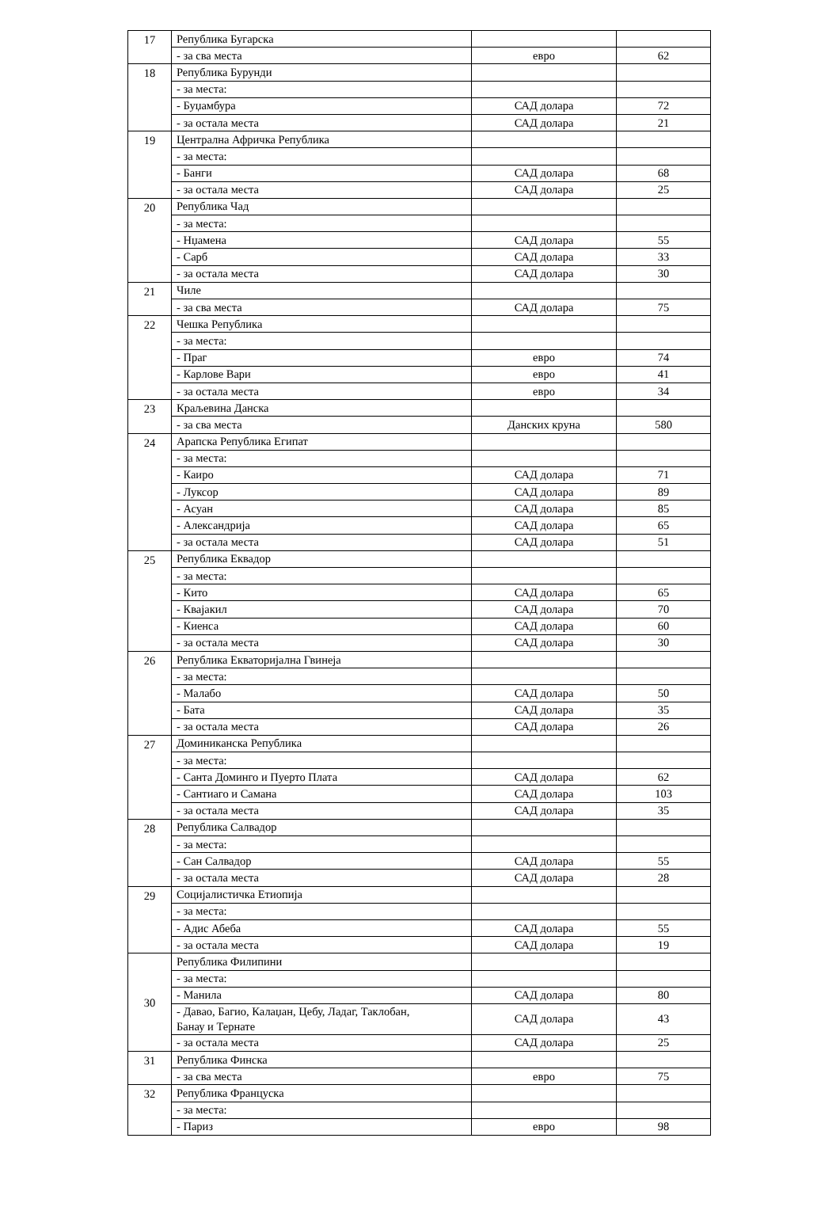| 17 | Република Бугарска | | |
| | - за сва места | евро | 62 |
| 18 | Република Бурунди | | |
| | - за места: | | |
| | - Буџамбура | САД долара | 72 |
| | - за остала места | САД долара | 21 |
| 19 | Централна Афричка Република | | |
| | - за места: | | |
| | - Банги | САД долара | 68 |
| | - за остала места | САД долара | 25 |
| 20 | Република Чад | | |
| | - за места: | | |
| | - Нџамена | САД долара | 55 |
| | - Сарб | САД долара | 33 |
| | - за остала места | САД долара | 30 |
| 21 | Чиле | | |
| | - за сва места | САД долара | 75 |
| 22 | Чешка Република | | |
| | - за места: | | |
| | - Праг | евро | 74 |
| | - Карлове Вари | евро | 41 |
| | - за остала места | евро | 34 |
| 23 | Краљевина Данска | | |
| | - за сва места | Данских круна | 580 |
| 24 | Арапска Република Египат | | |
| | - за места: | | |
| | - Каиро | САД долара | 71 |
| | - Луксор | САД долара | 89 |
| | - Асуан | САД долара | 85 |
| | - Александрија | САД долара | 65 |
| | - за остала места | САД долара | 51 |
| 25 | Република Еквадор | | |
| | - за места: | | |
| | - Кито | САД долара | 65 |
| | - Квајакил | САД долара | 70 |
| | - Киенса | САД долара | 60 |
| | - за остала места | САД долара | 30 |
| 26 | Република Екваторијална Гвинеја | | |
| | - за места: | | |
| | - Малабо | САД долара | 50 |
| | - Бата | САД долара | 35 |
| | - за остала места | САД долара | 26 |
| 27 | Доминиканска Република | | |
| | - за места: | | |
| | - Санта Доминго и Пуерто Плата | САД долара | 62 |
| | - Сантиаго и Самана | САД долара | 103 |
| | - за остала места | САД долара | 35 |
| 28 | Република Салвадор | | |
| | - за места: | | |
| | - Сан Салвадор | САД долара | 55 |
| | - за остала места | САД долара | 28 |
| 29 | Социјалистичка Етиопија | | |
| | - за места: | | |
| | - Адис Абеба | САД долара | 55 |
| | - за остала места | САД долара | 19 |
| 30 | Република Филипини | | |
| | - за места: | | |
| | - Манила | САД долара | 80 |
| | - Давао, Багио, Калаџан, Цебу, Ладаг, Таклобан, Банау и Тернате | САД долара | 43 |
| | - за остала места | САД долара | 25 |
| 31 | Република Финска | | |
| | - за сва места | евро | 75 |
| 32 | Република Француска | | |
| | - за места: | | |
| | - Париз | евро | 98 |